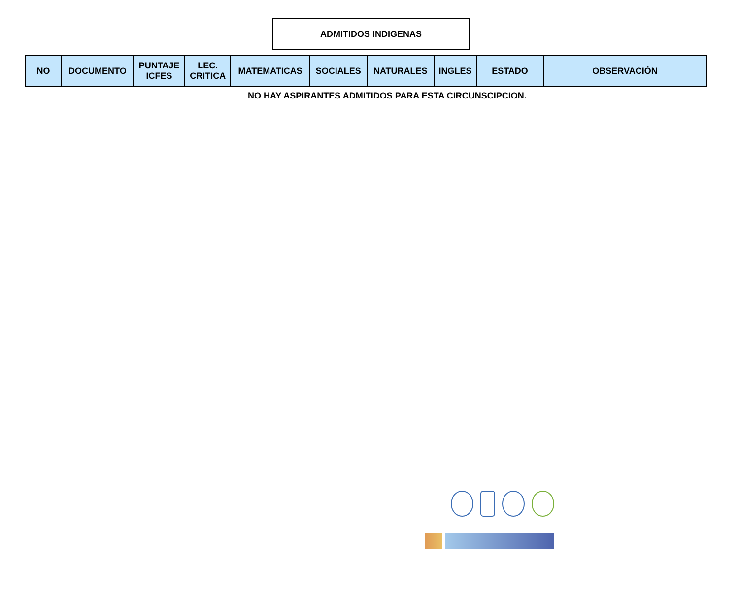ADMITIDOS INDIGENAS
| NO | DOCUMENTO | PUNTAJE ICFES | LEC. CRITICA | MATEMATICAS | SOCIALES | NATURALES | INGLES | ESTADO | OBSERVACIÓN |
| --- | --- | --- | --- | --- | --- | --- | --- | --- | --- |
NO HAY ASPIRANTES ADMITIDOS PARA ESTA CIRCUNSCIPCION.